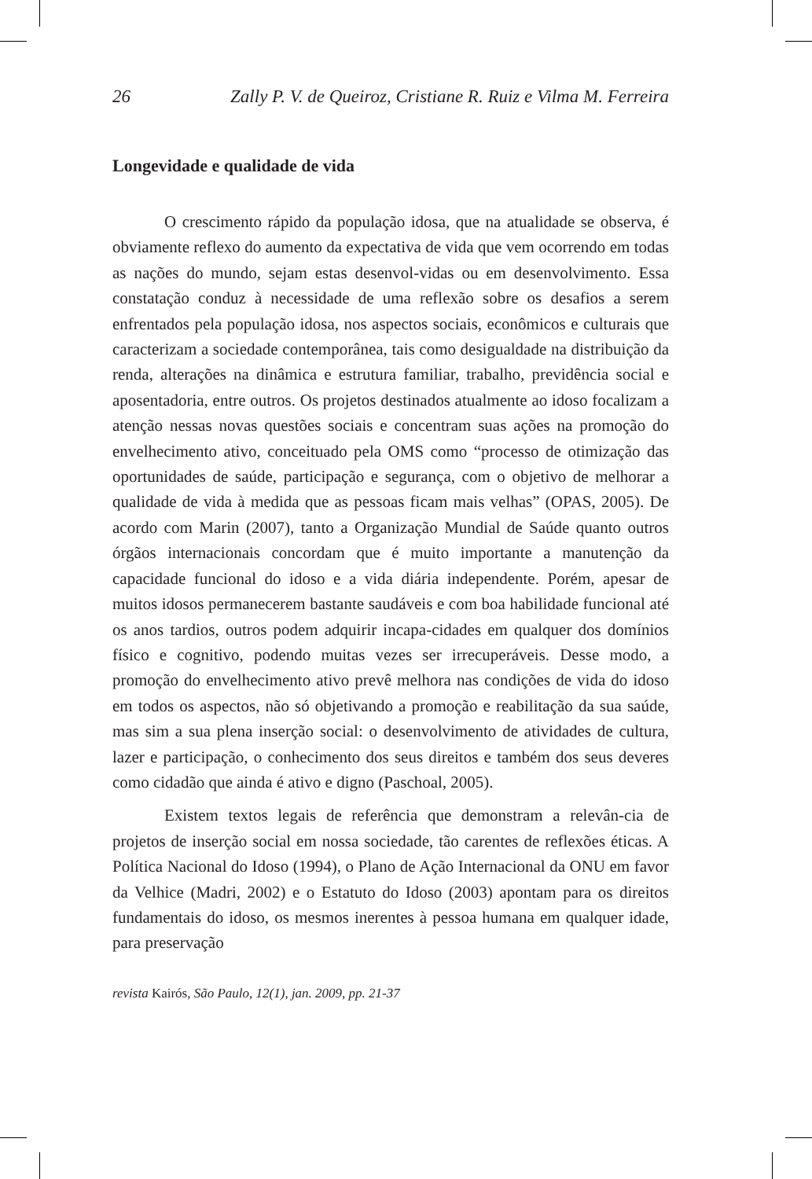26 Zally P. V. de Queiroz, Cristiane R. Ruiz e Vilma M. Ferreira
Longevidade e qualidade de vida
O crescimento rápido da população idosa, que na atualidade se observa, é obviamente reflexo do aumento da expectativa de vida que vem ocorrendo em todas as nações do mundo, sejam estas desenvol-vidas ou em desenvolvimento. Essa constatação conduz à necessidade de uma reflexão sobre os desafios a serem enfrentados pela população idosa, nos aspectos sociais, econômicos e culturais que caracterizam a sociedade contemporânea, tais como desigualdade na distribuição da renda, alterações na dinâmica e estrutura familiar, trabalho, previdência social e aposentadoria, entre outros. Os projetos destinados atualmente ao idoso focalizam a atenção nessas novas questões sociais e concentram suas ações na promoção do envelhecimento ativo, conceituado pela OMS como “processo de otimização das oportunidades de saúde, participação e segurança, com o objetivo de melhorar a qualidade de vida à medida que as pessoas ficam mais velhas” (OPAS, 2005). De acordo com Marin (2007), tanto a Organização Mundial de Saúde quanto outros órgãos internacionais concordam que é muito importante a manutenção da capacidade funcional do idoso e a vida diária independente. Porém, apesar de muitos idosos permanecerem bastante saudáveis e com boa habilidade funcional até os anos tardios, outros podem adquirir incapa-cidades em qualquer dos domínios físico e cognitivo, podendo muitas vezes ser irrecuperáveis. Desse modo, a promoção do envelhecimento ativo prevê melhora nas condições de vida do idoso em todos os aspectos, não só objetivando a promoção e reabilitação da sua saúde, mas sim a sua plena inserção social: o desenvolvimento de atividades de cultura, lazer e participação, o conhecimento dos seus direitos e também dos seus deveres como cidadão que ainda é ativo e digno (Paschoal, 2005).
Existem textos legais de referência que demonstram a relevân-cia de projetos de inserção social em nossa sociedade, tão carentes de reflexões éticas. A Política Nacional do Idoso (1994), o Plano de Ação Internacional da ONU em favor da Velhice (Madri, 2002) e o Estatuto do Idoso (2003) apontam para os direitos fundamentais do idoso, os mesmos inerentes à pessoa humana em qualquer idade, para preservação
revista Kairós, São Paulo, 12(1), jan. 2009, pp. 21-37